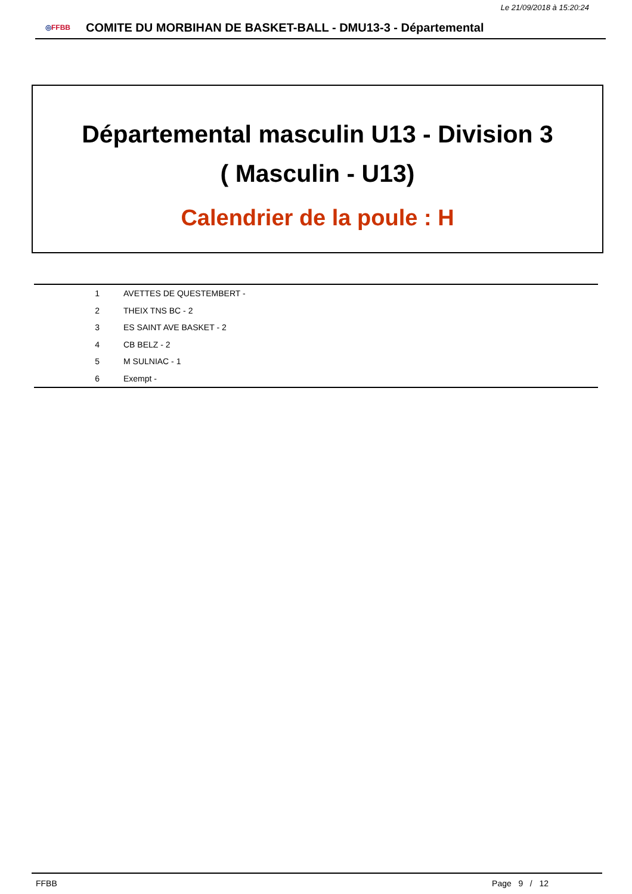Le 21/09/2018 à 15:20:24
◎FFBB
COMITE DU MORBIHAN DE BASKET-BALL - DMU13-3 - Départemental
Départemental masculin U13 - Division 3
( Masculin - U13)
Calendrier de la poule : H
| 1 | AVETTES DE QUESTEMBERT - |
| 2 | THEIX TNS BC - 2 |
| 3 | ES SAINT AVE BASKET - 2 |
| 4 | CB BELZ - 2 |
| 5 | M SULNIAC - 1 |
| 6 | Exempt - |
FFBB Page 9 / 12